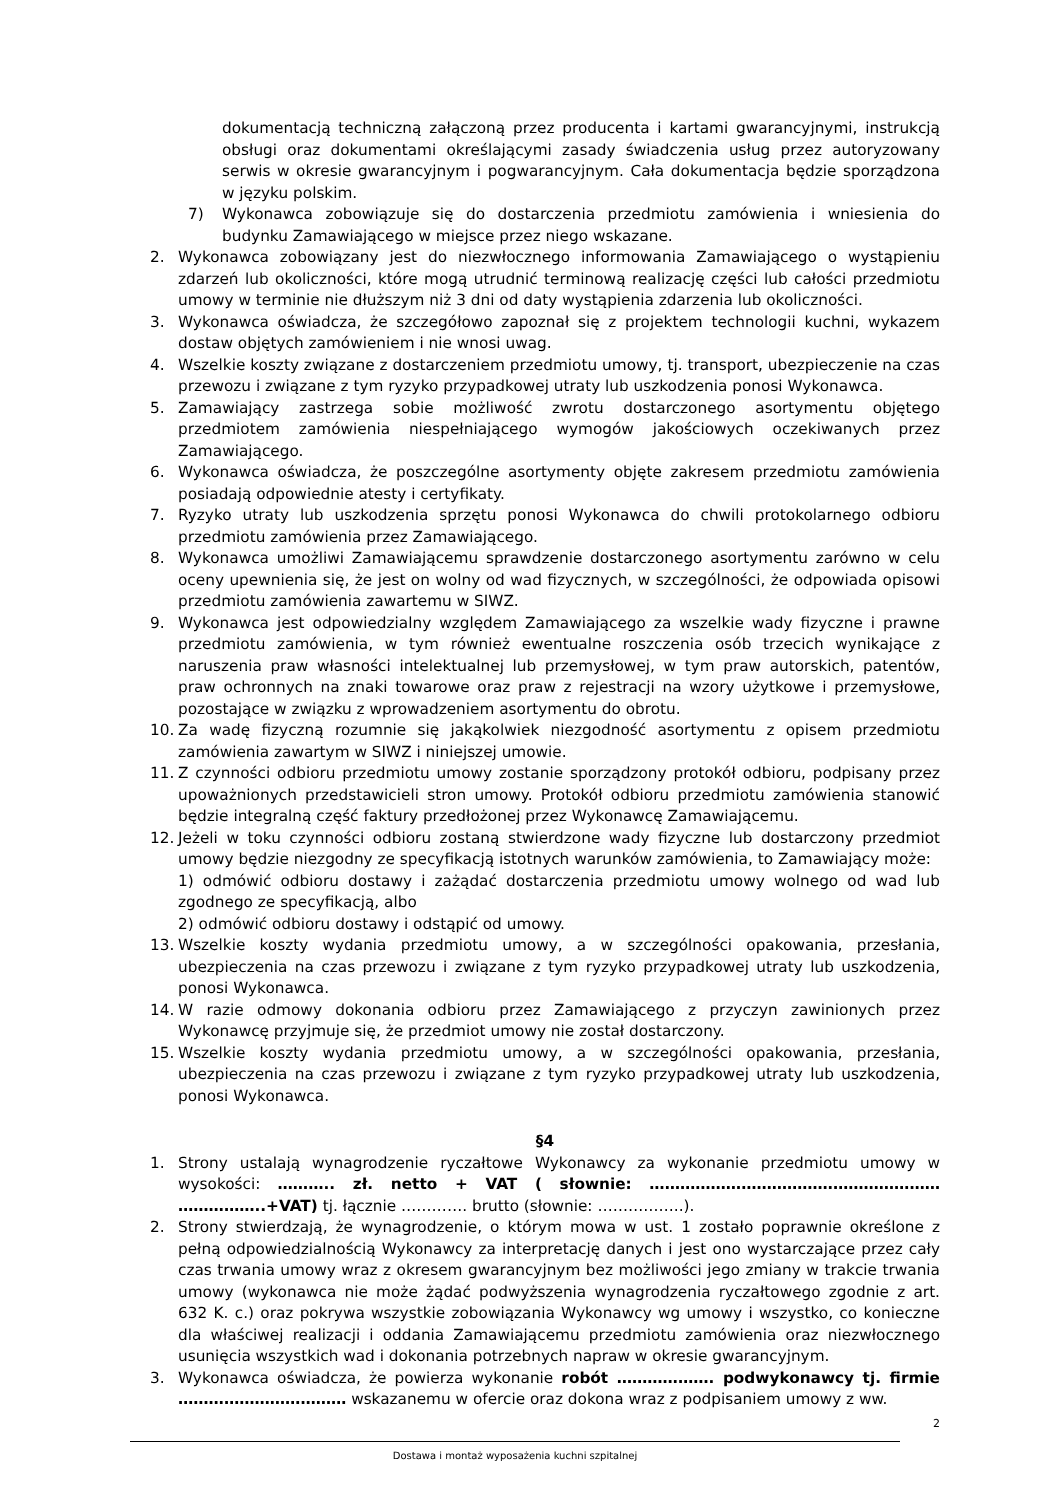dokumentacją techniczną załączoną przez producenta i kartami gwarancyjnymi, instrukcją obsługi oraz dokumentami określającymi zasady świadczenia usług przez autoryzowany serwis w okresie gwarancyjnym i pogwarancyjnym. Cała dokumentacja będzie sporządzona w języku polskim.
7) Wykonawca zobowiązuje się do dostarczenia przedmiotu zamówienia i wniesienia do budynku Zamawiającego w miejsce przez niego wskazane.
2. Wykonawca zobowiązany jest do niezwłocznego informowania Zamawiającego o wystąpieniu zdarzeń lub okoliczności, które mogą utrudnić terminową realizację części lub całości przedmiotu umowy w terminie nie dłuższym niż 3 dni od daty wystąpienia zdarzenia lub okoliczności.
3. Wykonawca oświadcza, że szczegółowo zapoznał się z projektem technologii kuchni, wykazem dostaw objętych zamówieniem i nie wnosi uwag.
4. Wszelkie koszty związane z dostarczeniem przedmiotu umowy, tj. transport, ubezpieczenie na czas przewozu i związane z tym ryzyko przypadkowej utraty lub uszkodzenia ponosi Wykonawca.
5. Zamawiający zastrzega sobie możliwość zwrotu dostarczonego asortymentu objętego przedmiotem zamówienia niespełniającego wymogów jakościowych oczekiwanych przez Zamawiającego.
6. Wykonawca oświadcza, że poszczególne asortymenty objęte zakresem przedmiotu zamówienia posiadają odpowiednie atesty i certyfikaty.
7. Ryzyko utraty lub uszkodzenia sprzętu ponosi Wykonawca do chwili protokolarnego odbioru przedmiotu zamówienia przez Zamawiającego.
8. Wykonawca umożliwi Zamawiającemu sprawdzenie dostarczonego asortymentu zarówno w celu oceny upewnienia się, że jest on wolny od wad fizycznych, w szczególności, że odpowiada opisowi przedmiotu zamówienia zawartemu w SIWZ.
9. Wykonawca jest odpowiedzialny względem Zamawiającego za wszelkie wady fizyczne i prawne przedmiotu zamówienia, w tym również ewentualne roszczenia osób trzecich wynikające z naruszenia praw własności intelektualnej lub przemysłowej, w tym praw autorskich, patentów, praw ochronnych na znaki towarowe oraz praw z rejestracji na wzory użytkowe i przemysłowe, pozostające w związku z wprowadzeniem asortymentu do obrotu.
10. Za wadę fizyczną rozumnie się jakąkolwiek niezgodność asortymentu z opisem przedmiotu zamówienia zawartym w SIWZ i niniejszej umowie.
11. Z czynności odbioru przedmiotu umowy zostanie sporządzony protokół odbioru, podpisany przez upoważnionych przedstawicieli stron umowy. Protokół odbioru przedmiotu zamówienia stanowić będzie integralną część faktury przedłożonej przez Wykonawcę Zamawiającemu.
12. Jeżeli w toku czynności odbioru zostaną stwierdzone wady fizyczne lub dostarczony przedmiot umowy będzie niezgodny ze specyfikacją istotnych warunków zamówienia, to Zamawiający może:
1) odmówić odbioru dostawy i zażądać dostarczenia przedmiotu umowy wolnego od wad lub zgodnego ze specyfikacją, albo
2) odmówić odbioru dostawy i odstąpić od umowy.
13. Wszelkie koszty wydania przedmiotu umowy, a w szczególności opakowania, przesłania, ubezpieczenia na czas przewozu i związane z tym ryzyko przypadkowej utraty lub uszkodzenia, ponosi Wykonawca.
14. W razie odmowy dokonania odbioru przez Zamawiającego z przyczyn zawinionych przez Wykonawcę przyjmuje się, że przedmiot umowy nie został dostarczony.
15. Wszelkie koszty wydania przedmiotu umowy, a w szczególności opakowania, przesłania, ubezpieczenia na czas przewozu i związane z tym ryzyko przypadkowej utraty lub uszkodzenia, ponosi Wykonawca.
§4
1. Strony ustalają wynagrodzenie ryczałtowe Wykonawcy za wykonanie przedmiotu umowy w wysokości: ……….. zł. netto + VAT ( słownie: ………………………………………………… ……………..+VAT) tj. łącznie …………. brutto (słownie: ……………..).
2. Strony stwierdzają, że wynagrodzenie, o którym mowa w ust. 1 zostało poprawnie określone z pełną odpowiedzialnością Wykonawcy za interpretację danych i jest ono wystarczające przez cały czas trwania umowy wraz z okresem gwarancyjnym bez możliwości jego zmiany w trakcie trwania umowy (wykonawca nie może żądać podwyższenia wynagrodzenia ryczałtowego zgodnie z art. 632 K. c.) oraz pokrywa wszystkie zobowiązania Wykonawcy wg umowy i wszystko, co konieczne dla właściwej realizacji i oddania Zamawiającemu przedmiotu zamówienia oraz niezwłocznego usunięcia wszystkich wad i dokonania potrzebnych napraw w okresie gwarancyjnym.
3. Wykonawca oświadcza, że powierza wykonanie robót ………………. podwykonawcy tj. firmie …………………………… wskazanemu w ofercie oraz dokona wraz z podpisaniem umowy z ww.
2
Dostawa i montaż wyposażenia kuchni szpitalnej